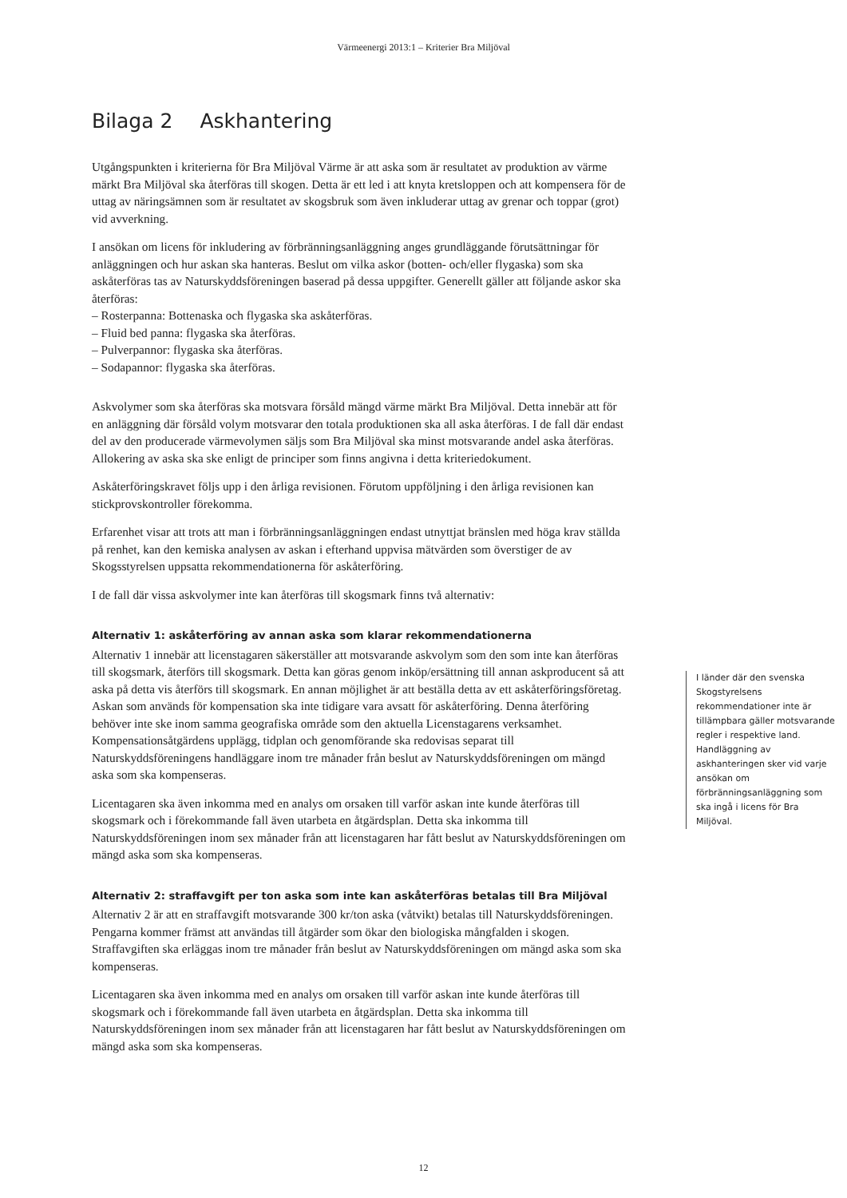Värmeenergi 2013:1 – Kriterier Bra Miljöval
Bilaga 2 Askhantering
Utgångspunkten i kriterierna för Bra Miljöval Värme är att aska som är resultatet av produktion av värme märkt Bra Miljöval ska återföras till skogen. Detta är ett led i att knyta kretsloppen och att kompensera för de uttag av näringsämnen som är resultatet av skogsbruk som även inkluderar uttag av grenar och toppar (grot) vid avverkning.
I ansökan om licens för inkludering av förbränningsanläggning anges grundläggande förutsättningar för anläggningen och hur askan ska hanteras. Beslut om vilka askor (botten- och/eller flygaska) som ska askåterföras tas av Naturskyddsföreningen baserad på dessa uppgifter. Generellt gäller att följande askor ska återföras:
– Rosterpanna: Bottenaska och flygaska ska askåterföras.
– Fluid bed panna: flygaska ska återföras.
– Pulverpannor: flygaska ska återföras.
– Sodapannor: flygaska ska återföras.
Askvolymer som ska återföras ska motsvara försåld mängd värme märkt Bra Miljöval. Detta innebär att för en anläggning där försåld volym motsvarar den totala produktionen ska all aska återföras. I de fall där endast del av den producerade värmevolymen säljs som Bra Miljöval ska minst motsvarande andel aska återföras. Allokering av aska ska ske enligt de principer som finns angivna i detta kriteriedokument.
Askåterföringskravet följs upp i den årliga revisionen. Förutom uppföljning i den årliga revisionen kan stickprovskontroller förekomma.
Erfarenhet visar att trots att man i förbränningsanläggningen endast utnyttjat bränslen med höga krav ställda på renhet, kan den kemiska analysen av askan i efterhand uppvisa mätvärden som överstiger de av Skogsstyrelsen uppsatta rekommendationerna för askåterföring.
I de fall där vissa askvolymer inte kan återföras till skogsmark finns två alternativ:
Alternativ 1: askåterföring av annan aska som klarar rekommendationerna
Alternativ 1 innebär att licenstagaren säkerställer att motsvarande askvolym som den som inte kan återföras till skogsmark, återförs till skogsmark. Detta kan göras genom inköp/ersättning till annan askproducent så att aska på detta vis återförs till skogsmark. En annan möjlighet är att beställa detta av ett askåterföringsföretag. Askan som används för kompensation ska inte tidigare vara avsatt för askåterföring. Denna återföring behöver inte ske inom samma geografiska område som den aktuella Licenstagarens verksamhet. Kompensationsåtgärdens upplägg, tidplan och genomförande ska redovisas separat till Naturskyddsföreningens handläggare inom tre månader från beslut av Naturskyddsföreningen om mängd aska som ska kompenseras.
Licentagaren ska även inkomma med en analys om orsaken till varför askan inte kunde återföras till skogsmark och i förekommande fall även utarbeta en åtgärdsplan. Detta ska inkomma till Naturskyddsföreningen inom sex månader från att licenstagaren har fått beslut av Naturskyddsföreningen om mängd aska som ska kompenseras.
Alternativ 2: straffavgift per ton aska som inte kan askåterföras betalas till Bra Miljöval
Alternativ 2 är att en straffavgift motsvarande 300 kr/ton aska (våtvikt) betalas till Naturskyddsföreningen. Pengarna kommer främst att användas till åtgärder som ökar den biologiska mångfalden i skogen. Straffavgiften ska erläggas inom tre månader från beslut av Naturskyddsföreningen om mängd aska som ska kompenseras.
Licentagaren ska även inkomma med en analys om orsaken till varför askan inte kunde återföras till skogsmark och i förekommande fall även utarbeta en åtgärdsplan. Detta ska inkomma till Naturskyddsföreningen inom sex månader från att licenstagaren har fått beslut av Naturskyddsföreningen om mängd aska som ska kompenseras.
I länder där den svenska Skogstyrelsens rekommendationer inte är tillämpbara gäller motsvarande regler i respektive land. Handläggning av askhanteringen sker vid varje ansökan om förbränningsanläggning som ska ingå i licens för Bra Miljöval.
12